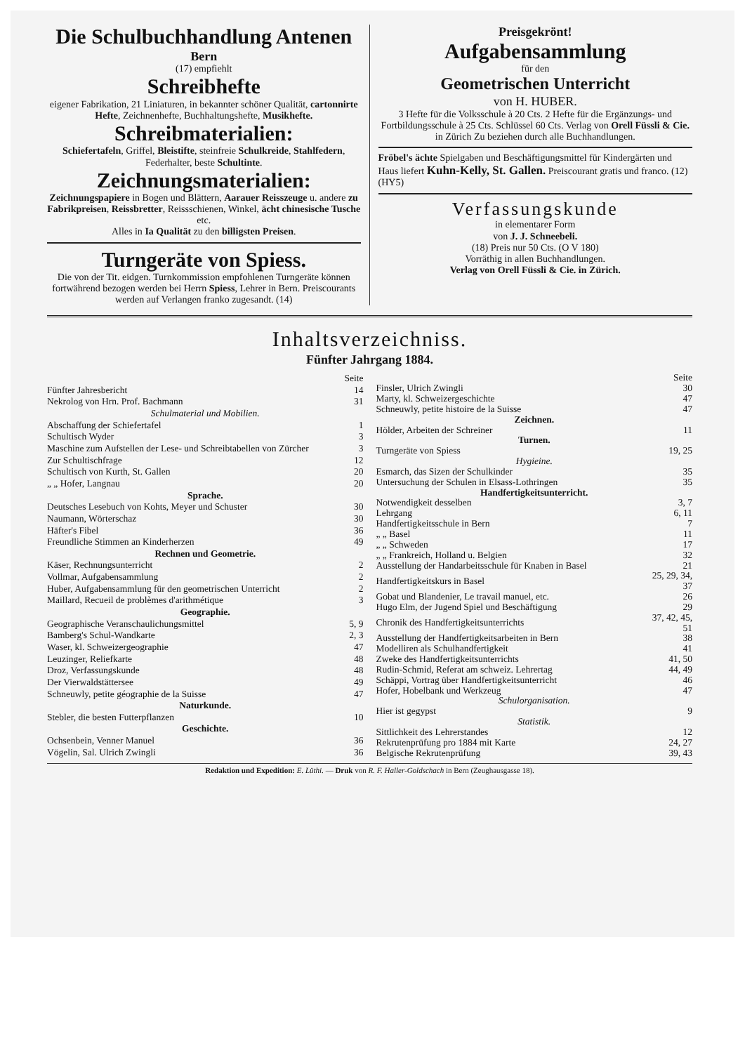Die Schulbuchhandlung Antenen
Bern
(17) empfiehlt
Schreibhefte
eigener Fabrikation, 21 Liniaturen, in bekannter schöner Qualität, cartonnirte Hefte, Zeichnenhefte, Buchhaltungshefte, Musikhefte.
Schreibmaterialien:
Schiefertafeln, Griffel, Bleistifte, steinfreie Schulkreide, Stahlfedern, Federhalter, beste Schultinte.
Zeichnungsmaterialien:
Zeichnungspapiere in Bogen und Blättern, Aarauer Reisszeuge u. andere zu Fabrikpreisen, Reissbretter, Reissschienen, Winkel, ächt chinesische Tusche etc.
Alles in Ia Qualität zu den billigsten Preisen.
Turngeräte von Spiess.
Die von der Tit. eidgen. Turnkommission empfohlenen Turngeräte können fortwährend bezogen werden bei Herrn Spiess, Lehrer in Bern. Preiscourants werden auf Verlangen franko zugesandt. (14)
Preisgekrönt!
Aufgabensammlung
für den
Geometrischen Unterricht
von H. HUBER.
3 Hefte für die Volksschule à 20 Cts. 2 Hefte für die Ergänzungs- und Fortbildungsschule à 25 Cts. Schlüssel 60 Cts. Verlag von Orell Füssli & Cie. in Zürich Zu beziehen durch alle Buchhandlungen.
Fröbel's ächte Spielgaben und Beschäftigungsmittel für Kindergärten und Haus liefert Kuhn-Kelly, St. Gallen. Preiscourant gratis und franco. (12) (HY5)
Verfassungskunde
in elementarer Form
von J. J. Schneebeli.
(18) Preis nur 50 Cts. (O V 180)
Vorräthig in allen Buchhandlungen.
Verlag von Orell Füssli & Cie. in Zürich.
Inhaltsverzeichniss.
Fünfter Jahrgang 1884.
| | Seite |
| Fünfter Jahresbericht | 14 |
| Nekrolog von Hrn. Prof. Bachmann | 31 |
| Schulmaterial und Mobilien. | |
| Abschaffung der Schiefertafel | 1 |
| Schultisch Wyder | 3 |
| Maschine zum Aufstellen der Lese- und Schreibtabellen von Zürcher | 3 |
| Zur Schultischfrage | 12 |
| Schultisch von Kurth, St. Gallen | 20 |
| „ „ Hofer, Langnau | 20 |
| Sprache. | |
| Deutsches Lesebuch von Kohts, Meyer und Schuster | 30 |
| Naumann, Wörterschaz | 30 |
| Häfter's Fibel | 36 |
| Freundliche Stimmen an Kinderherzen | 49 |
| Rechnen und Geometrie. | |
| Käser, Rechnungsunterricht | 2 |
| Vollmar, Aufgabensammlung | 2 |
| Huber, Aufgabensammlung für den geometrischen Unterricht | 2 |
| Maillard, Recueil de problèmes d'arithmétique | 3 |
| Geographie. | |
| Geographische Veranschaulichungsmittel | 5, 9 |
| Bamberg's Schul-Wandkarte | 2, 3 |
| Waser, kl. Schweizergeographie | 47 |
| Leuzinger, Reliefkarte | 48 |
| Droz, Verfassungskunde | 48 |
| Der Vierwaldstättersee | 49 |
| Schneuwly, petite géographie de la Suisse | 47 |
| Naturkunde. | |
| Stebler, die besten Futterpflanzen | 10 |
| Geschichte. | |
| Ochsenbein, Venner Manuel | 36 |
| Vögelin, Sal. Ulrich Zwingli | 36 |
| | Seite |
| Finsler, Ulrich Zwingli | 30 |
| Marty, kl. Schweizergeschichte | 47 |
| Schneuwly, petite histoire de la Suisse | 47 |
| Zeichnen. | |
| Hölder, Arbeiten der Schreiner | 11 |
| Turnen. | |
| Turngeräte von Spiess | 19, 25 |
| Hygieine. | |
| Esmarch, das Sizen der Schulkinder | 35 |
| Untersuchung der Schulen in Elsass-Lothringen | 35 |
| Handfertigkeitsunterricht. | |
| Notwendigkeit desselben | 3, 7 |
| Lehrgang | 6, 11 |
| Handfertigkeitsschule in Bern | 7 |
| „ „ Basel | 11 |
| „ „ Schweden | 17 |
| „ „ Frankreich, Holland u. Belgien | 32 |
| Ausstellung der Handarbeitsschule für Knaben in Basel | 21 |
| Handfertigkeitskurs in Basel | 25, 29, 34, 37 |
| Gobat und Blandenier, Le travail manuel, etc. | 26 |
| Hugo Elm, der Jugend Spiel und Beschäftigung | 29 |
| Chronik des Handfertigkeitsunterrichts | 37, 42, 45, 51 |
| Ausstellung der Handfertigkeitsarbeiten in Bern | 38 |
| Modelliren als Schulhandfertigkeit | 41 |
| Zweke des Handfertigkeitsunterrichts | 41, 50 |
| Rudin-Schmid, Referat am schweiz. Lehrertag | 44, 49 |
| Schäppi, Vortrag über Handfertigkeitsunterricht | 46 |
| Hofer, Hobelbank und Werkzeug | 47 |
| Schulorganisation. | |
| Hier ist gegypst | 9 |
| Statistik. | |
| Sittlichkeit des Lehrerstandes | 12 |
| Rekrutenprüfung pro 1884 mit Karte | 24, 27 |
| Belgische Rekrutenprüfung | 39, 43 |
Redaktion und Expedition: E. Lüthi. — Druk von R. F. Haller-Goldschach in Bern (Zeughausgasse 18).